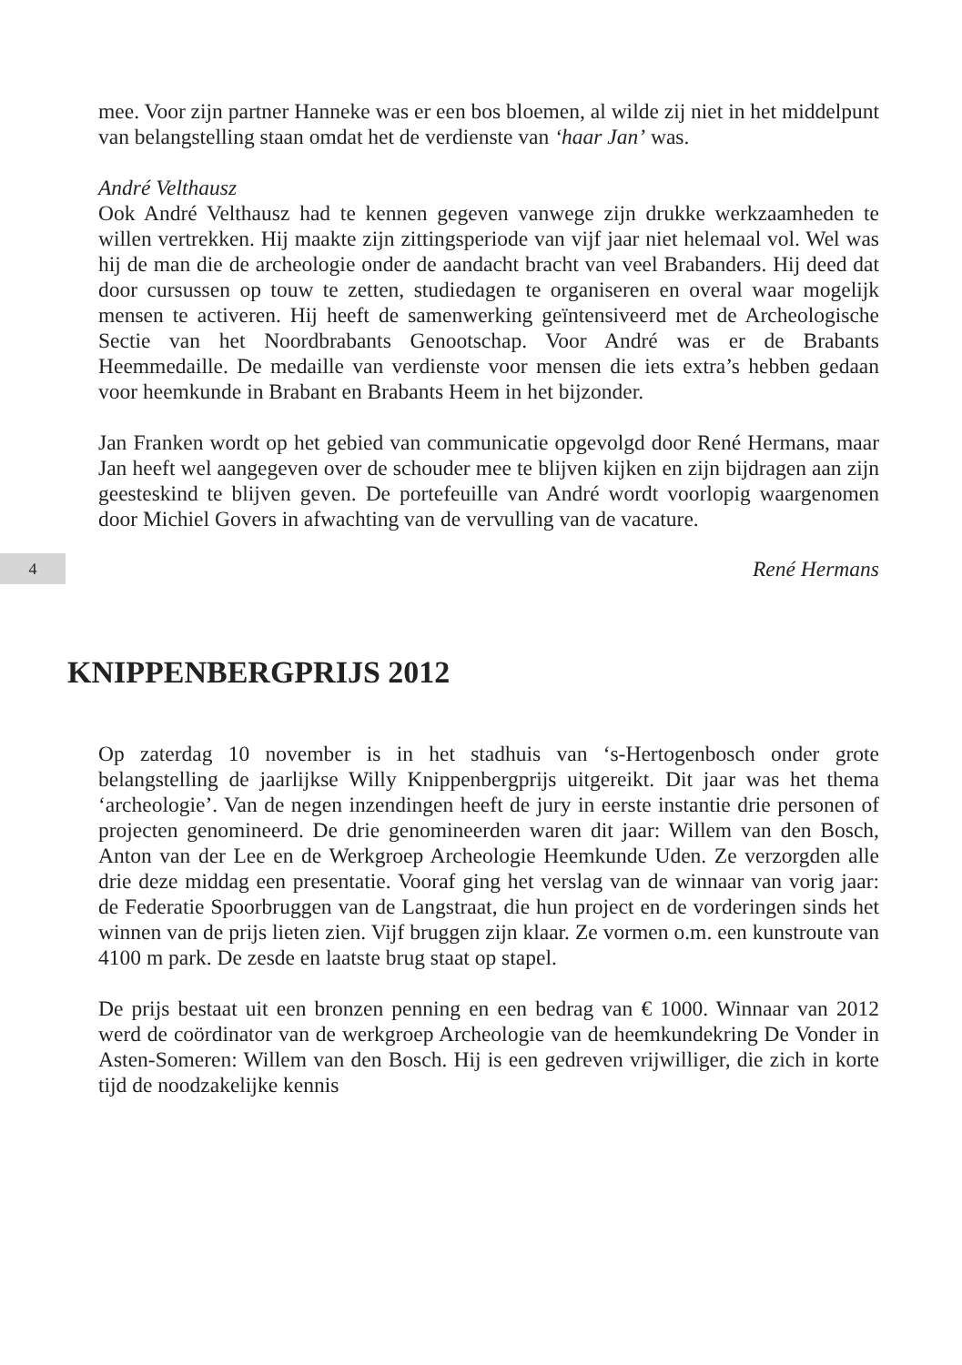mee. Voor zijn partner Hanneke was er een bos bloemen, al wilde zij niet in het middelpunt van belangstelling staan omdat het de verdienste van ‘haar Jan’ was.
André Velthausz
Ook André Velthausz had te kennen gegeven vanwege zijn drukke werkzaamheden te willen vertrekken. Hij maakte zijn zittingsperiode van vijf jaar niet helemaal vol. Wel was hij de man die de archeologie onder de aandacht bracht van veel Brabanders. Hij deed dat door cursussen op touw te zetten, studiedagen te organiseren en overal waar mogelijk mensen te activeren. Hij heeft de samenwerking geïntensiveerd met de Archeologische Sectie van het Noordbrabants Genootschap. Voor André was er de Brabants Heemmedaille. De medaille van verdienste voor mensen die iets extra’s hebben gedaan voor heemkunde in Brabant en Brabants Heem in het bijzonder.
Jan Franken wordt op het gebied van communicatie opgevolgd door René Hermans, maar Jan heeft wel aangegeven over de schouder mee te blijven kijken en zijn bijdragen aan zijn geesteskind te blijven geven. De portefeuille van André wordt voorlopig waargenomen door Michiel Govers in afwachting van de vervulling van de vacature.
4
René Hermans
KNIPPENBERGPRIJS 2012
Op zaterdag 10 november is in het stadhuis van ‘s-Hertogenbosch onder grote belangstelling de jaarlijkse Willy Knippenbergprijs uitgereikt. Dit jaar was het thema ‘archeologie’. Van de negen inzendingen heeft de jury in eerste instantie drie personen of projecten genomineerd. De drie genomineerden waren dit jaar: Willem van den Bosch, Anton van der Lee en de Werkgroep Archeologie Heemkunde Uden. Ze verzorgden alle drie deze middag een presentatie. Vooraf ging het verslag van de winnaar van vorig jaar: de Federatie Spoorbruggen van de Langstraat, die hun project en de vorderingen sinds het winnen van de prijs lieten zien. Vijf bruggen zijn klaar. Ze vormen o.m. een kunstroute van 4100 m park. De zesde en laatste brug staat op stapel.
De prijs bestaat uit een bronzen penning en een bedrag van € 1000. Winnaar van 2012 werd de coördinator van de werkgroep Archeologie van de heemkundekring De Vonder in Asten-Someren: Willem van den Bosch. Hij is een gedreven vrijwilliger, die zich in korte tijd de noodzakelijke kennis